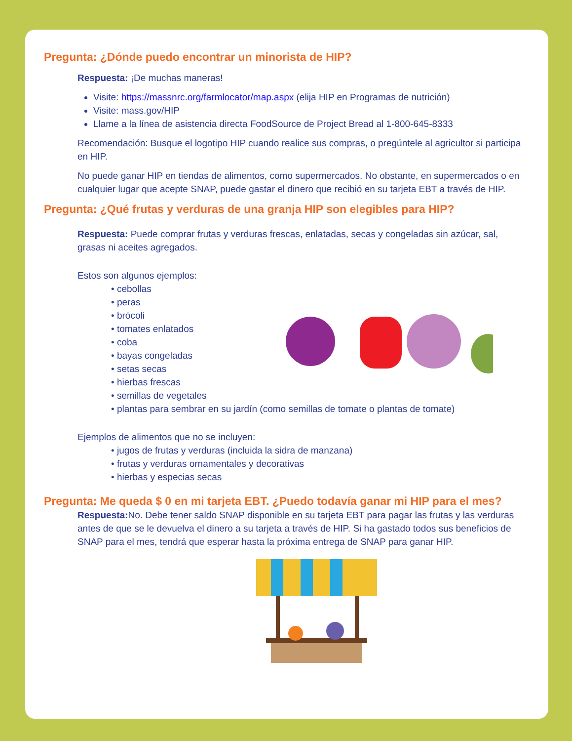Pregunta: ¿Dónde puedo encontrar un minorista de HIP?
Respuesta: ¡De muchas maneras!
Visite: https://massnrc.org/farmlocator/map.aspx (elija HIP en Programas de nutrición)
Visite: mass.gov/HIP
Llame a la línea de asistencia directa FoodSource de Project Bread al 1-800-645-8333
Recomendación: Busque el logotipo HIP cuando realice sus compras, o pregúntele al agricultor si participa en HIP.
No puede ganar HIP en tiendas de alimentos, como supermercados. No obstante, en supermercados o en cualquier lugar que acepte SNAP, puede gastar el dinero que recibió en su tarjeta EBT a través de HIP.
Pregunta: ¿Qué frutas y verduras de una granja HIP son elegibles para HIP?
Respuesta: Puede comprar frutas y verduras frescas, enlatadas, secas y congeladas sin azúcar, sal, grasas ni aceites agregados.
Estos son algunos ejemplos:
• cebollas
• peras
• brócoli
• tomates enlatados
• coba
• bayas congeladas
• setas secas
• hierbas frescas
• semillas de vegetales
• plantas para sembrar en su jardín (como semillas de tomate o plantas de tomate)
Ejemplos de alimentos que no se incluyen:
• jugos de frutas y verduras (incluida la sidra de manzana)
• frutas y verduras ornamentales y decorativas
• hierbas y especias secas
Pregunta: Me queda $ 0 en mi tarjeta EBT. ¿Puedo todavía ganar mi HIP para el mes?
Respuesta: No. Debe tener saldo SNAP disponible en su tarjeta EBT para pagar las frutas y las verduras antes de que se le devuelva el dinero a su tarjeta a través de HIP. Si ha gastado todos sus beneficios de SNAP para el mes, tendrá que esperar hasta la próxima entrega de SNAP para ganar HIP.